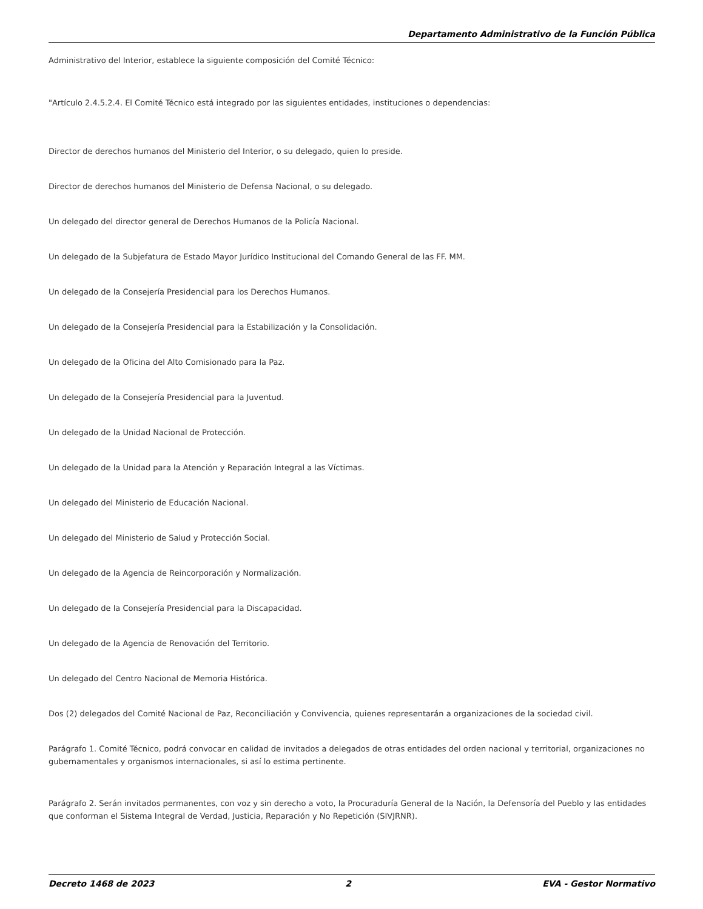Departamento Administrativo de la Función Pública
Administrativo del Interior, establece la siguiente composición del Comité Técnico:
"Artículo 2.4.5.2.4. El Comité Técnico está integrado por las siguientes entidades, instituciones o dependencias:
Director de derechos humanos del Ministerio del Interior, o su delegado, quien lo preside.
Director de derechos humanos del Ministerio de Defensa Nacional, o su delegado.
Un delegado del director general de Derechos Humanos de la Policía Nacional.
Un delegado de la Subjefatura de Estado Mayor Jurídico Institucional del Comando General de las FF. MM.
Un delegado de la Consejería Presidencial para los Derechos Humanos.
Un delegado de la Consejería Presidencial para la Estabilización y la Consolidación.
Un delegado de la Oficina del Alto Comisionado para la Paz.
Un delegado de la Consejería Presidencial para la Juventud.
Un delegado de la Unidad Nacional de Protección.
Un delegado de la Unidad para la Atención y Reparación Integral a las Víctimas.
Un delegado del Ministerio de Educación Nacional.
Un delegado del Ministerio de Salud y Protección Social.
Un delegado de la Agencia de Reincorporación y Normalización.
Un delegado de la Consejería Presidencial para la Discapacidad.
Un delegado de la Agencia de Renovación del Territorio.
Un delegado del Centro Nacional de Memoria Histórica.
Dos (2) delegados del Comité Nacional de Paz, Reconciliación y Convivencia, quienes representarán a organizaciones de la sociedad civil.
Parágrafo 1. Comité Técnico, podrá convocar en calidad de invitados a delegados de otras entidades del orden nacional y territorial, organizaciones no gubernamentales y organismos internacionales, si así lo estima pertinente.
Parágrafo 2. Serán invitados permanentes, con voz y sin derecho a voto, la Procuraduría General de la Nación, la Defensoría del Pueblo y las entidades que conforman el Sistema Integral de Verdad, Justicia, Reparación y No Repetición (SIVJRNR).
Decreto 1468 de 2023 2 EVA - Gestor Normativo